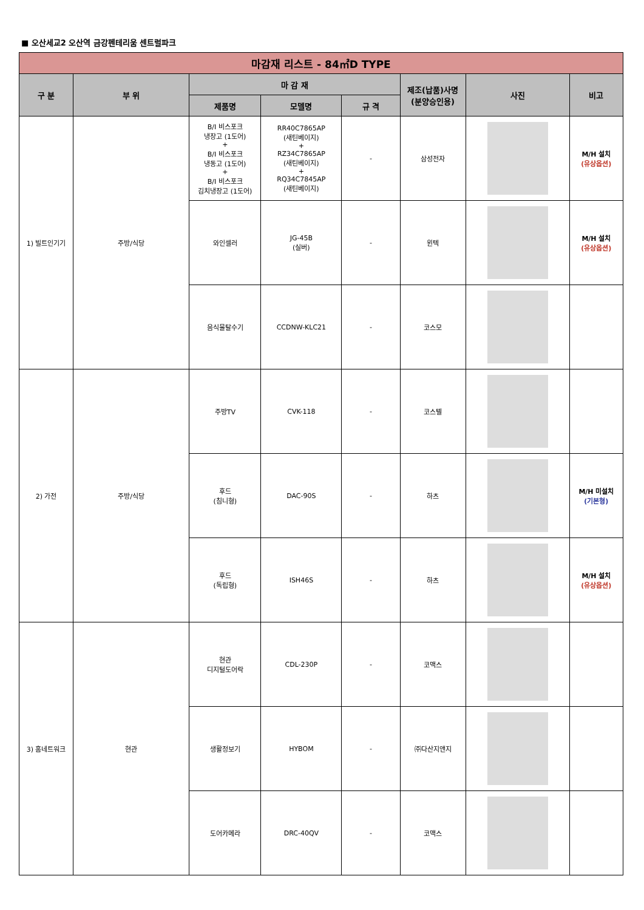■ 오산세교2 오산역 금강펜테리움 센트럴파크
| 마감재 리스트 - 84㎡D TYPE | | | | | | | |
| --- | --- | --- | --- | --- | --- | --- | --- |
| 구 분 | 부 위 | 마 감 재 | | | 제조(납품)사명 (분양승인용) | 사진 | 비고 |
| | | 제품명 | 모델명 | 규 격 | | | |
| 1) 빌트인기기 | 주방/식당 | B/I 비스포크 냉장고 (1도어) + B/I 비스포크 냉동고 (1도어) + B/I 비스포크 김치냉장고 (1도어) | RR40C7865AP (새틴베이지) + RZ34C7865AP (새틴베이지) + RQ34C7845AP (새틴베이지) | - | 삼성전자 | | M/H 설치 (유상옵션) |
| | | 와인셀러 | JG-45B (실버) | - | 윈텍 | | M/H 설치 (유상옵션) |
| | | 음식물탈수기 | CCDNW-KLC21 | - | 코스모 | | |
| 2) 가전 | 주방/식당 | 주방TV | CVK-118 | - | 코스텔 | | |
| | | 후드 (침니형) | DAC-90S | - | 하츠 | | M/H 미설치 (기본형) |
| | | 후드 (독립형) | ISH46S | - | 하츠 | | M/H 설치 (유상옵션) |
| 3) 홈네트워크 | 현관 | 현관 디지털도어락 | CDL-230P | - | 코맥스 | | |
| | | 생활정보기 | HYBOM | - | ㈜다산지앤지 | | |
| | | 도어카메라 | DRC-40QV | - | 코맥스 | | |